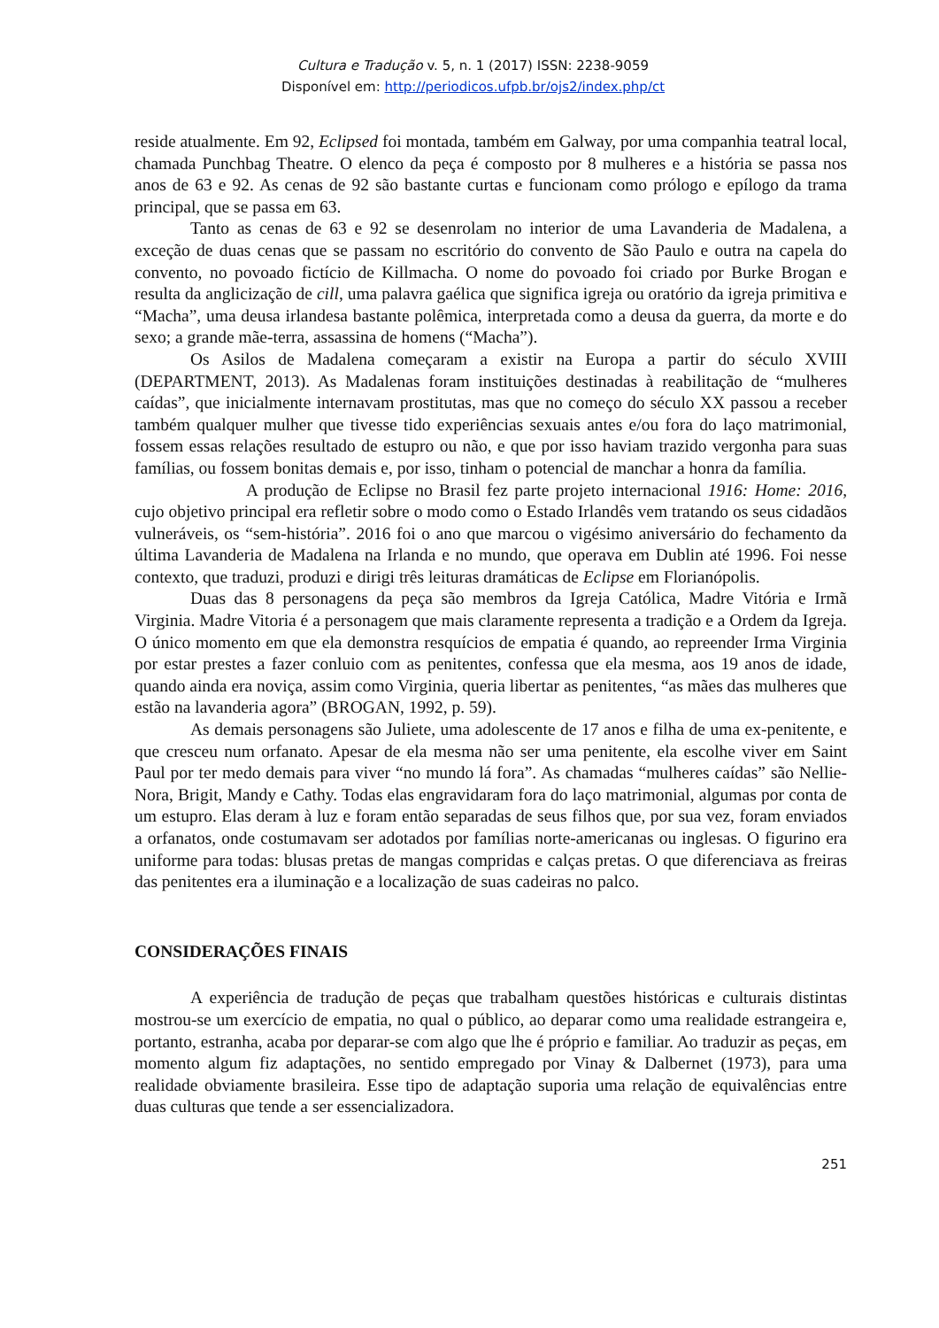Cultura e Tradução v. 5, n. 1 (2017) ISSN: 2238-9059
Disponível em: http://periodicos.ufpb.br/ojs2/index.php/ct
reside atualmente. Em 92, Eclipsed foi montada, também em Galway, por uma companhia teatral local, chamada Punchbag Theatre. O elenco da peça é composto por 8 mulheres e a história se passa nos anos de 63 e 92. As cenas de 92 são bastante curtas e funcionam como prólogo e epílogo da trama principal, que se passa em 63.
Tanto as cenas de 63 e 92 se desenrolam no interior de uma Lavanderia de Madalena, a exceção de duas cenas que se passam no escritório do convento de São Paulo e outra na capela do convento, no povoado fictício de Killmacha. O nome do povoado foi criado por Burke Brogan e resulta da anglicização de cill, uma palavra gaélica que significa igreja ou oratório da igreja primitiva e “Macha”, uma deusa irlandesa bastante polêmica, interpretada como a deusa da guerra, da morte e do sexo; a grande mãe-terra, assassina de homens (“Macha”).
Os Asilos de Madalena começaram a existir na Europa a partir do século XVIII (DEPARTMENT, 2013). As Madalenas foram instituições destinadas à reabilitação de “mulheres caídas”, que inicialmente internavam prostitutas, mas que no começo do século XX passou a receber também qualquer mulher que tivesse tido experiências sexuais antes e/ou fora do laço matrimonial, fossem essas relações resultado de estupro ou não, e que por isso haviam trazido vergonha para suas famílias, ou fossem bonitas demais e, por isso, tinham o potencial de manchar a honra da família.
A produção de Eclipse no Brasil fez parte projeto internacional 1916: Home: 2016, cujo objetivo principal era refletir sobre o modo como o Estado Irlandês vem tratando os seus cidadãos vulneráveis, os “sem-história”. 2016 foi o ano que marcou o vigésimo aniversário do fechamento da última Lavanderia de Madalena na Irlanda e no mundo, que operava em Dublin até 1996. Foi nesse contexto, que traduzi, produzi e dirigi três leituras dramáticas de Eclipse em Florianópolis.
Duas das 8 personagens da peça são membros da Igreja Católica, Madre Vitória e Irmã Virginia. Madre Vitoria é a personagem que mais claramente representa a tradição e a Ordem da Igreja. O único momento em que ela demonstra resquícios de empatia é quando, ao repreender Irma Virginia por estar prestes a fazer conluio com as penitentes, confessa que ela mesma, aos 19 anos de idade, quando ainda era noviça, assim como Virginia, queria libertar as penitentes, “as mães das mulheres que estão na lavanderia agora” (BROGAN, 1992, p. 59).
As demais personagens são Juliete, uma adolescente de 17 anos e filha de uma ex-penitente, e que cresceu num orfanato. Apesar de ela mesma não ser uma penitente, ela escolhe viver em Saint Paul por ter medo demais para viver “no mundo lá fora”. As chamadas “mulheres caídas” são Nellie-Nora, Brigit, Mandy e Cathy. Todas elas engravidaram fora do laço matrimonial, algumas por conta de um estupro. Elas deram à luz e foram então separadas de seus filhos que, por sua vez, foram enviados a orfanatos, onde costumavam ser adotados por famílias norte-americanas ou inglesas. O figurino era uniforme para todas: blusas pretas de mangas compridas e calças pretas. O que diferenciava as freiras das penitentes era a iluminação e a localização de suas cadeiras no palco.
CONSIDERAÇÕES FINAIS
A experiência de tradução de peças que trabalham questões históricas e culturais distintas mostrou-se um exercício de empatia, no qual o público, ao deparar como uma realidade estrangeira e, portanto, estranha, acaba por deparar-se com algo que lhe é próprio e familiar. Ao traduzir as peças, em momento algum fiz adaptações, no sentido empregado por Vinay & Dalbernet (1973), para uma realidade obviamente brasileira. Esse tipo de adaptação suporia uma relação de equivalências entre duas culturas que tende a ser essencializadora.
251